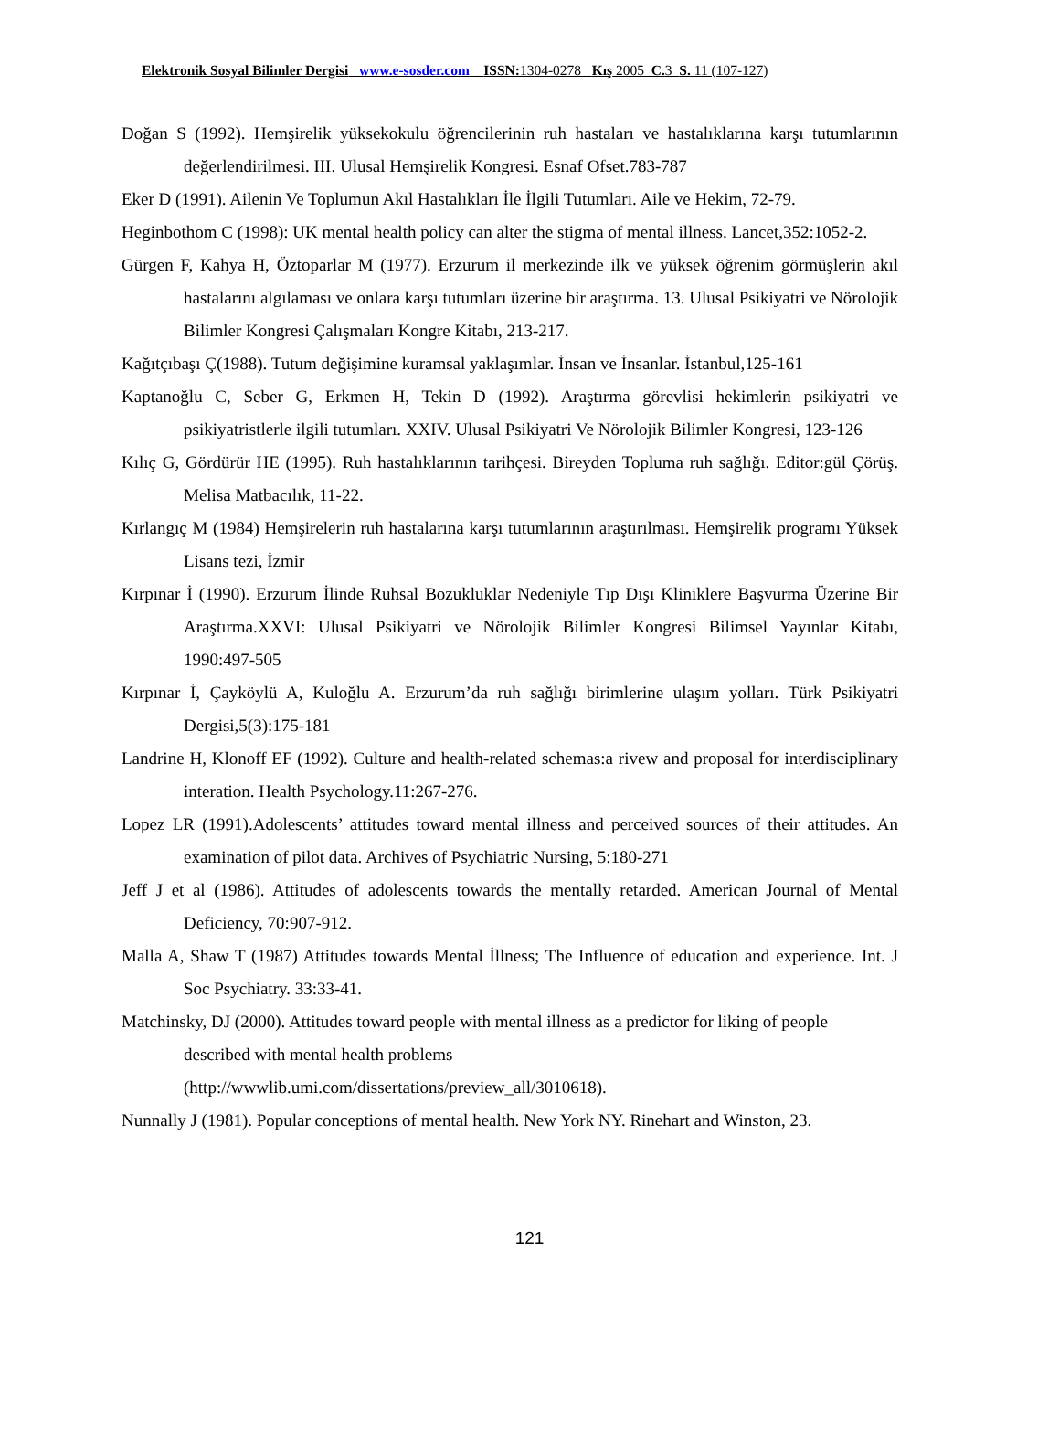Elektronik Sosyal Bilimler Dergisi www.e-sosder.com ISSN: 1304-0278 Kış 2005 C. 3 S. 11 (107-127)
Doğan S (1992). Hemşirelik yüksekokulu öğrencilerinin ruh hastaları ve hastalıklarına karşı tutumlarının değerlendirilmesi. III. Ulusal Hemşirelik Kongresi. Esnaf Ofset.783-787
Eker D (1991). Ailenin Ve Toplumun Akıl Hastalıkları İle İlgili Tutumları. Aile ve Hekim, 72-79.
Heginbothom C (1998): UK mental health policy can alter the stigma of mental illness. Lancet,352:1052-2.
Gürgen F, Kahya H, Öztoparlar M (1977). Erzurum il merkezinde ilk ve yüksek öğrenim görmüşlerin akıl hastalarını algılaması ve onlara karşı tutumları üzerine bir araştırma. 13. Ulusal Psikiyatri ve Nörolojik Bilimler Kongresi Çalışmaları Kongre Kitabı, 213-217.
Kağıtçıbaşı Ç(1988). Tutum değişimine kuramsal yaklaşımlar. İnsan ve İnsanlar. İstanbul,125-161
Kaptanoğlu C, Seber G, Erkmen H, Tekin D (1992). Araştırma görevlisi hekimlerin psikiyatri ve psikiyatristlerle ilgili tutumları. XXIV. Ulusal Psikiyatri Ve Nörolojik Bilimler Kongresi, 123-126
Kılıç G, Gördürür HE (1995). Ruh hastalıklarının tarihçesi. Bireyden Topluma ruh sağlığı. Editor:gül Çörüş. Melisa Matbacılık, 11-22.
Kırlangıç M (1984) Hemşirelerin ruh hastalarına karşı tutumlarının araştırılması. Hemşirelik programı Yüksek Lisans tezi, İzmir
Kırpınar İ (1990). Erzurum İlinde Ruhsal Bozukluklar Nedeniyle Tıp Dışı Kliniklere Başvurma Üzerine Bir Araştırma.XXVI: Ulusal Psikiyatri ve Nörolojik Bilimler Kongresi Bilimsel Yayınlar Kitabı, 1990:497-505
Kırpınar İ, Çayköylü A, Kuloğlu A. Erzurum’da ruh sağlığı birimlerine ulaşım yolları. Türk Psikiyatri Dergisi,5(3):175-181
Landrine H, Klonoff EF (1992). Culture and health-related schemas:a rivew and proposal for interdisciplinary interation. Health Psychology.11:267-276.
Lopez LR (1991).Adolescents’ attitudes toward mental illness and perceived sources of their attitudes. An examination of pilot data. Archives of Psychiatric Nursing, 5:180-271
Jeff J et al (1986). Attitudes of adolescents towards the mentally retarded. American Journal of Mental Deficiency, 70:907-912.
Malla A, Shaw T (1987) Attitudes towards Mental İllness; The Influence of education and experience. Int. J Soc Psychiatry. 33:33-41.
Matchinsky, DJ (2000). Attitudes toward people with mental illness as a predictor for liking of people described with mental health problems
(http://wwwlib.umi.com/dissertations/preview_all/3010618).
Nunnally J (1981). Popular conceptions of mental health. New York NY. Rinehart and Winston, 23.
121